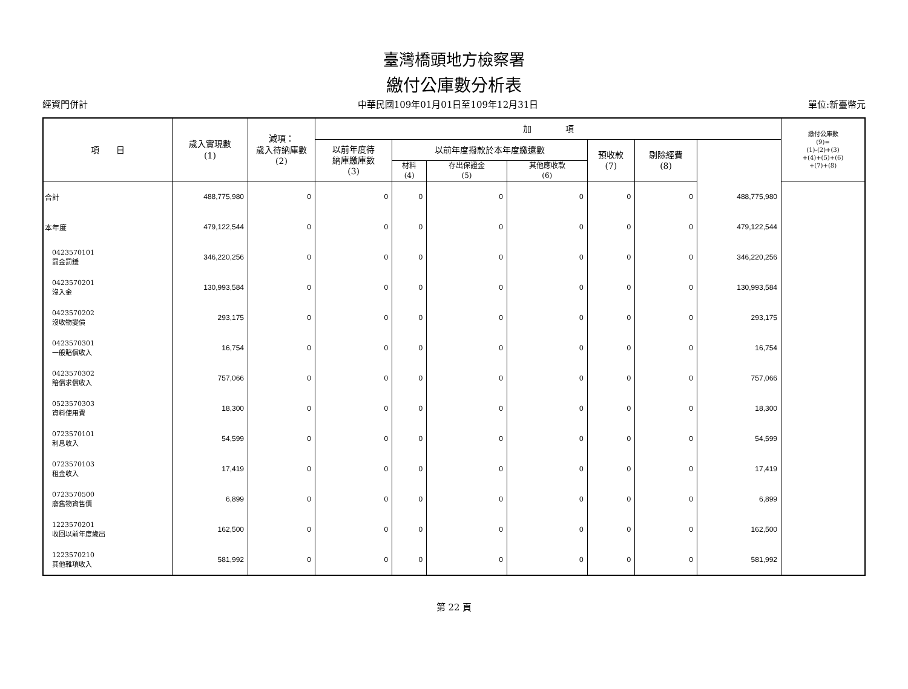臺灣橋頭地方檢察署
繳付公庫數分析表
經資門併計 中華民國109年01月01日至109年12月31日 單位:新臺幣元
| 項 目 | 歲入實現數 (1) | 減項： 歲入待納庫數 (2) | 加 項 | | | | | | | 繳付公庫數 (9)= (1)-(2)+(3) +(4)+(5)+(6) +(7)+(8) |
| --- | --- | --- | --- | --- | --- | --- | --- | --- | --- | --- |
| | | | 以前年度待 納庫繳庫數 (3) | 以前年度撥款於本年度繳還數 | | | 預收款 (7) | 剔除經費 (8) | | |
| | | | | 材料 (4) | 存出保證金 (5) | 其他應收款 (6) | | | | |
| 合計 | 488,775,980 | 0 | 0 | 0 | 0 | 0 | 0 | 0 | 488,775,980 | |
| 本年度 | 479,122,544 | 0 | 0 | 0 | 0 | 0 | 0 | 0 | 479,122,544 | |
| 0423570101 罰金罰鍰 | 346,220,256 | 0 | 0 | 0 | 0 | 0 | 0 | 0 | 346,220,256 | |
| 0423570201 沒入金 | 130,993,584 | 0 | 0 | 0 | 0 | 0 | 0 | 0 | 130,993,584 | |
| 0423570202 沒收物變價 | 293,175 | 0 | 0 | 0 | 0 | 0 | 0 | 0 | 293,175 | |
| 0423570301 一般賠償收入 | 16,754 | 0 | 0 | 0 | 0 | 0 | 0 | 0 | 16,754 | |
| 0423570302 賠償求償收入 | 757,066 | 0 | 0 | 0 | 0 | 0 | 0 | 0 | 757,066 | |
| 0523570303 資料使用費 | 18,300 | 0 | 0 | 0 | 0 | 0 | 0 | 0 | 18,300 | |
| 0723570101 利息收入 | 54,599 | 0 | 0 | 0 | 0 | 0 | 0 | 0 | 54,599 | |
| 0723570103 租金收入 | 17,419 | 0 | 0 | 0 | 0 | 0 | 0 | 0 | 17,419 | |
| 0723570500 廢舊物資售價 | 6,899 | 0 | 0 | 0 | 0 | 0 | 0 | 0 | 6,899 | |
| 1223570201 收回以前年度歲出 | 162,500 | 0 | 0 | 0 | 0 | 0 | 0 | 0 | 162,500 | |
| 1223570210 其他雜項收入 | 581,992 | 0 | 0 | 0 | 0 | 0 | 0 | 0 | 581,992 | |
第 22 頁